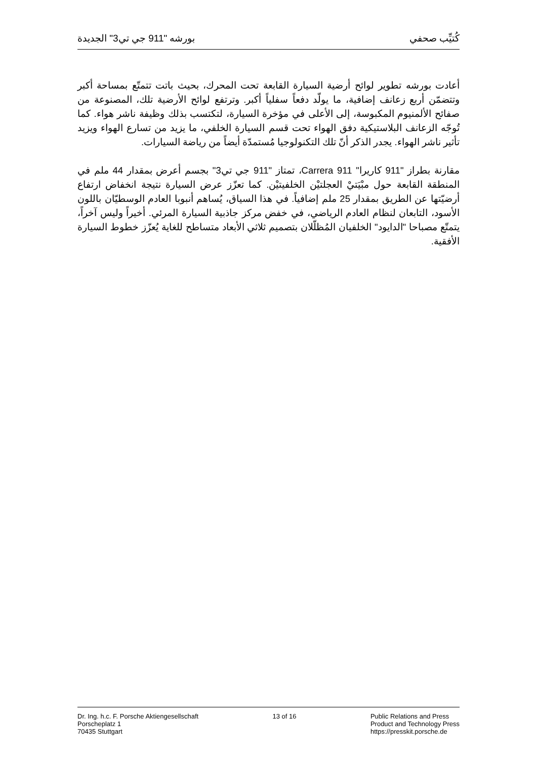كُتيِّب صحفي بورشه "911 جي تي3" الجديدة
أعادت بورشه تطوير لوائح أرضية السيارة القابعة تحت المحرك، بحيث باتت تتمتّع بمساحة أكبر وتتضمّن أربع زعانف إضافية، ما يولّد دفعاً سفلياً أكبر. وترتفع لوائح الأرضية تلك، المصنوعة من صفائح الألمنيوم المكبوسة، إلى الأعلى في مؤخرة السيارة، لتكتسب بذلك وظيفة ناشر هواء. كما تُوجّه الزعانف البلاستيكية دفق الهواء تحت قسم السيارة الخلفي، ما يزيد من تسارع الهواء ويزيد تأثير ناشر الهواء. يجدر الذكر أنّ تلك التكنولوجيا مُستمدّة أيضاً من رياضة السيارات.
مقارنة بطراز "911 كاريرا" 911 Carrera، تمتاز "911 جي تي3" بجسم أعرض بمقدار 44 ملم في المنطقة القابعة حول مبْيَتيْ العجلتيْن الخلفيتيْن. كما تعزّز عرض السيارة نتيجة انخفاض ارتفاع أرضيّتها عن الطريق بمقدار 25 ملم إضافياً. في هذا السياق، يُساهم أنبوبا العادم الوسطيّان باللون الأسود، التابعان لنظام العادم الرياضي، في خفض مركز جاذبية السيارة المرئي. أخيراً وليس آخراً، يتمتّع مصباحا "الدايود" الخلفيان المُظلّلان بتصميم ثلاثي الأبعاد متساطح للغاية يُعزّز خطوط السيارة الأفقية.
Dr. Ing. h.c. F. Porsche Aktiengesellschaft
Porscheplatz 1
70435 Stuttgart
13 of 16 Public Relations and Press
Product and Technology Press
https://presskit.porsche.de